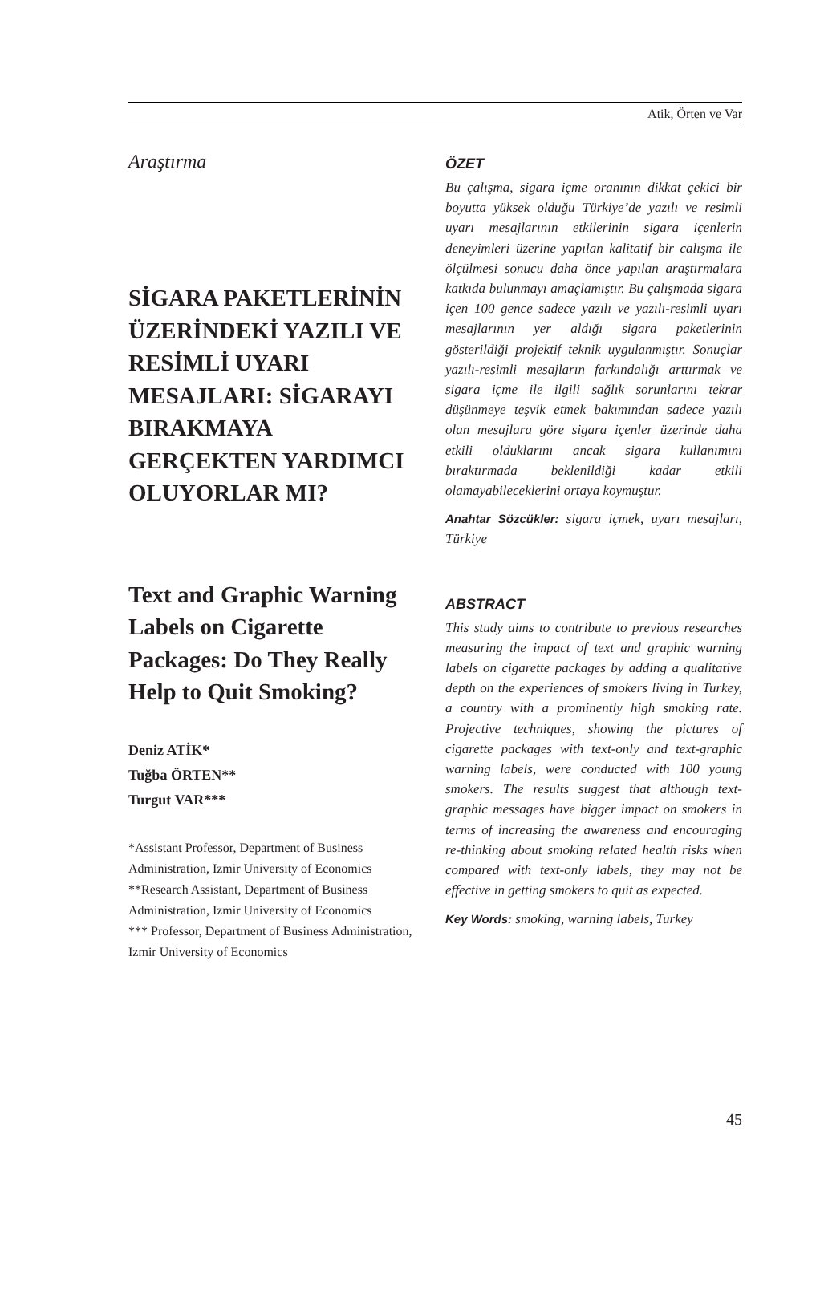Atik, Örten ve Var
Araştırma
SİGARA PAKETLERİNİN ÜZERİNDEKİ YAZILI VE RESİMLİ UYARI MESAJLARI: SİGARAYI BIRAKMAYA GERÇEKTEN YARDIMCI OLUYORLAR MI?
Text and Graphic Warning Labels on Cigarette Packages: Do They Really Help to Quit Smoking?
Deniz ATİK*
Tuğba ÖRTEN**
Turgut VAR***
*Assistant Professor, Department of Business Administration, Izmir University of Economics
**Research Assistant, Department of Business Administration, Izmir University of Economics
*** Professor, Department of Business Administration, Izmir University of Economics
ÖZET
Bu çalışma, sigara içme oranının dikkat çekici bir boyutta yüksek olduğu Türkiye’de yazılı ve resimli uyarı mesajlarının etkilerinin sigara içenlerin deneyimleri üzerine yapılan kalitatif bir calışma ile ölçülmesi sonucu daha önce yapılan araştırmalara katkıda bulunmayı amaçlamıştır. Bu çalışmada sigara içen 100 gence sadece yazılı ve yazılı-resimli uyarı mesajlarının yer aldığı sigara paketlerinin gösterildiği projektif teknik uygulanmıştır. Sonuçlar yazılı-resimli mesajların farkındalığı arttırmak ve sigara içme ile ilgili sağlık sorunlarını tekrar düşünmeye teşvik etmek bakımından sadece yazılı olan mesajlara göre sigara içenler üzerinde daha etkili olduklarını ancak sigara kullanımını bıraktırmada beklenildiği kadar etkili olamayabileceklerini ortaya koymuştur.
Anahtar Sözcükler: sigara içmek, uyarı mesajları, Türkiye
ABSTRACT
This study aims to contribute to previous researches measuring the impact of text and graphic warning labels on cigarette packages by adding a qualitative depth on the experiences of smokers living in Turkey, a country with a prominently high smoking rate. Projective techniques, showing the pictures of cigarette packages with text-only and text-graphic warning labels, were conducted with 100 young smokers. The results suggest that although text-graphic messages have bigger impact on smokers in terms of increasing the awareness and encouraging re-thinking about smoking related health risks when compared with text-only labels, they may not be effective in getting smokers to quit as expected.
Key Words: smoking, warning labels, Turkey
45